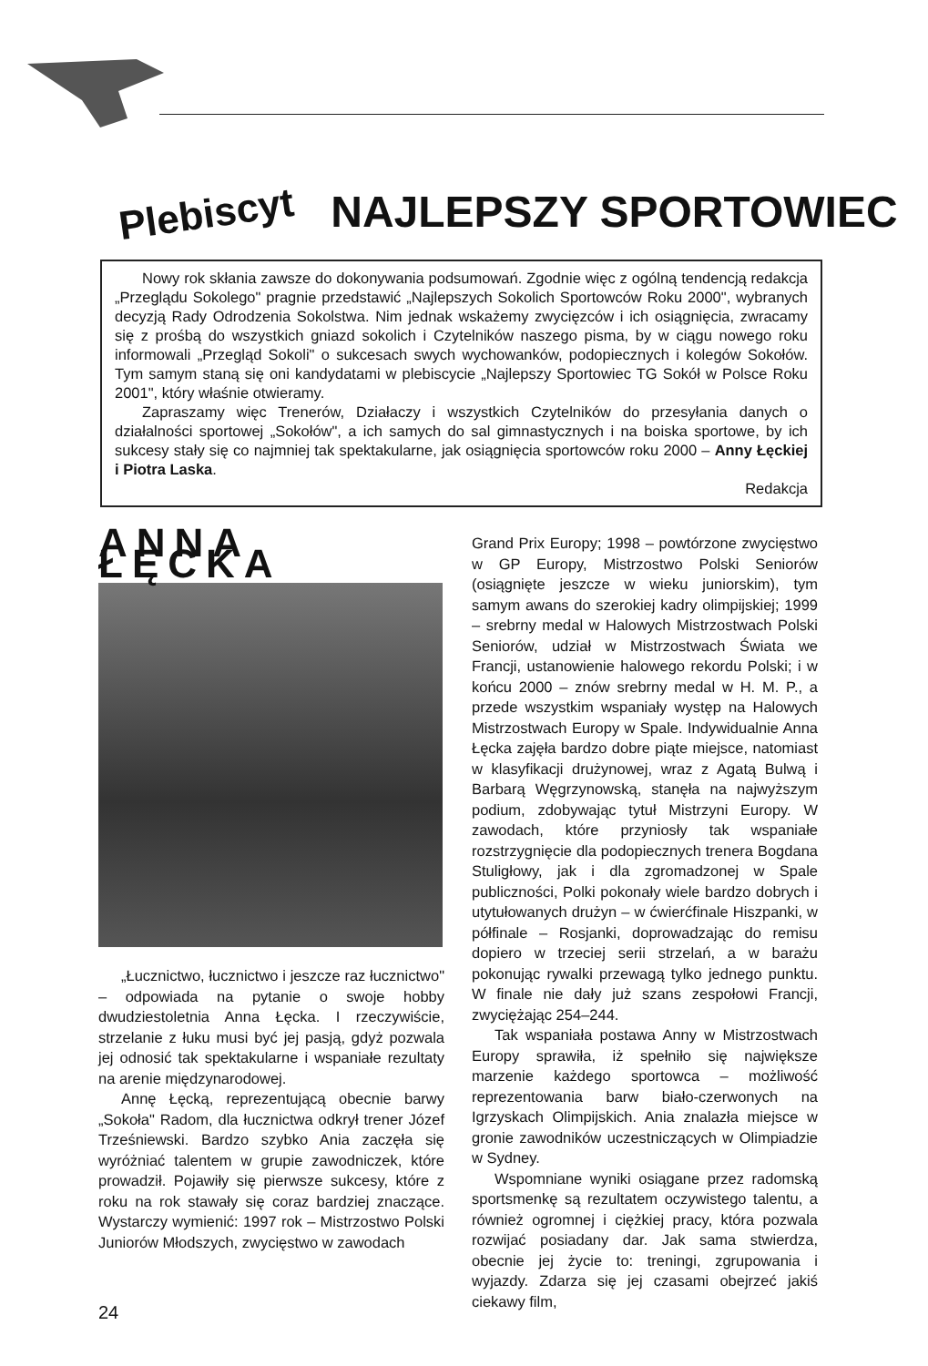Plebiscyt NAJLEPSZY SPORTOWIEC
Nowy rok skłania zawsze do dokonywania podsumowań. Zgodnie więc z ogólną tendencją redakcja „Przeglądu Sokolego" pragnie przedstawić „Najlepszych Sokolich Sportowców Roku 2000", wybranych decyzją Rady Odrodzenia Sokolstwa. Nim jednak wskażemy zwycięzców i ich osiągnięcia, zwracamy się z prośbą do wszystkich gniazd sokolich i Czytelników naszego pisma, by w ciągu nowego roku informowali „Przegląd Sokoli" o sukcesach swych wychowanków, podopiecznych i kolegów Sokołów. Tym samym staną się oni kandydatami w plebiscycie „Najlepszy Sportowiec TG Sokół w Polsce Roku 2001", który właśnie otwieramy.
Zapraszamy więc Trenerów, Działaczy i wszystkich Czytelników do przesyłania danych o działalności sportowej „Sokołów", a ich samych do sal gimnastycznych i na boiska sportowe, by ich sukcesy stały się co najmniej tak spektakularne, jak osiągnięcia sportowców roku 2000 – Anny Łęckiej i Piotra Laska.
Redakcja
ANNA ŁĘCKA
„Łucznictwo, łucznictwo i jeszcze raz łucznictwo" – odpowiada na pytanie o swoje hobby dwudziestoletnia Anna Łęcka. I rzeczywiście, strzelanie z łuku musi być jej pasją, gdyż pozwala jej odnosić tak spektakularne i wspaniałe rezultaty na arenie międzynarodowej.
Annę Łęcką, reprezentującą obecnie barwy „Sokoła" Radom, dla łucznictwa odkrył trener Józef Trześniewski. Bardzo szybko Ania zaczęła się wyróżniać talentem w grupie zawodniczek, które prowadził. Pojawiły się pierwsze sukcesy, które z roku na rok stawały się coraz bardziej znaczące. Wystarczy wymienić: 1997 rok – Mistrzostwo Polski Juniorów Młodszych, zwycięstwo w zawodach
Grand Prix Europy; 1998 – powtórzone zwycięstwo w GP Europy, Mistrzostwo Polski Seniorów (osiągnięte jeszcze w wieku juniorskim), tym samym awans do szerokiej kadry olimpijskiej; 1999 – srebrny medal w Halowych Mistrzostwach Polski Seniorów, udział w Mistrzostwach Świata we Francji, ustanowienie halowego rekordu Polski; i w końcu 2000 – znów srebrny medal w H. M. P., a przede wszystkim wspaniały występ na Halowych Mistrzostwach Europy w Spale. Indywidualnie Anna Łęcka zajęła bardzo dobre piąte miejsce, natomiast w klasyfikacji drużynowej, wraz z Agatą Bulwą i Barbarą Węgrzynowską, stanęła na najwyższym podium, zdobywając tytuł Mistrzyni Europy. W zawodach, które przyniosły tak wspaniałe rozstrzygnięcie dla podopiecznych trenera Bogdana Stuligłowy, jak i dla zgromadzonej w Spale publiczności, Polki pokonały wiele bardzo dobrych i utytułowanych drużyn – w ćwierćfinale Hiszpanki, w półfinale – Rosjanki, doprowadzając do remisu dopiero w trzeciej serii strzelań, a w barażu pokonując rywalki przewagą tylko jednego punktu. W finale nie dały już szans zespołowi Francji, zwyciężając 254–244.
Tak wspaniała postawa Anny w Mistrzostwach Europy sprawiła, iż spełniło się największe marzenie każdego sportowca – możliwość reprezentowania barw biało-czerwonych na Igrzyskach Olimpijskich. Ania znalazła miejsce w gronie zawodników uczestniczących w Olimpiadzie w Sydney.
Wspomniane wyniki osiągane przez radomską sportsmenkę są rezultatem oczywistego talentu, a również ogromnej i ciężkiej pracy, która pozwala rozwijać posiadany dar. Jak sama stwierdza, obecnie jej życie to: treningi, zgrupowania i wyjazdy. Zdarza się jej czasami obejrzeć jakiś ciekawy film,
24